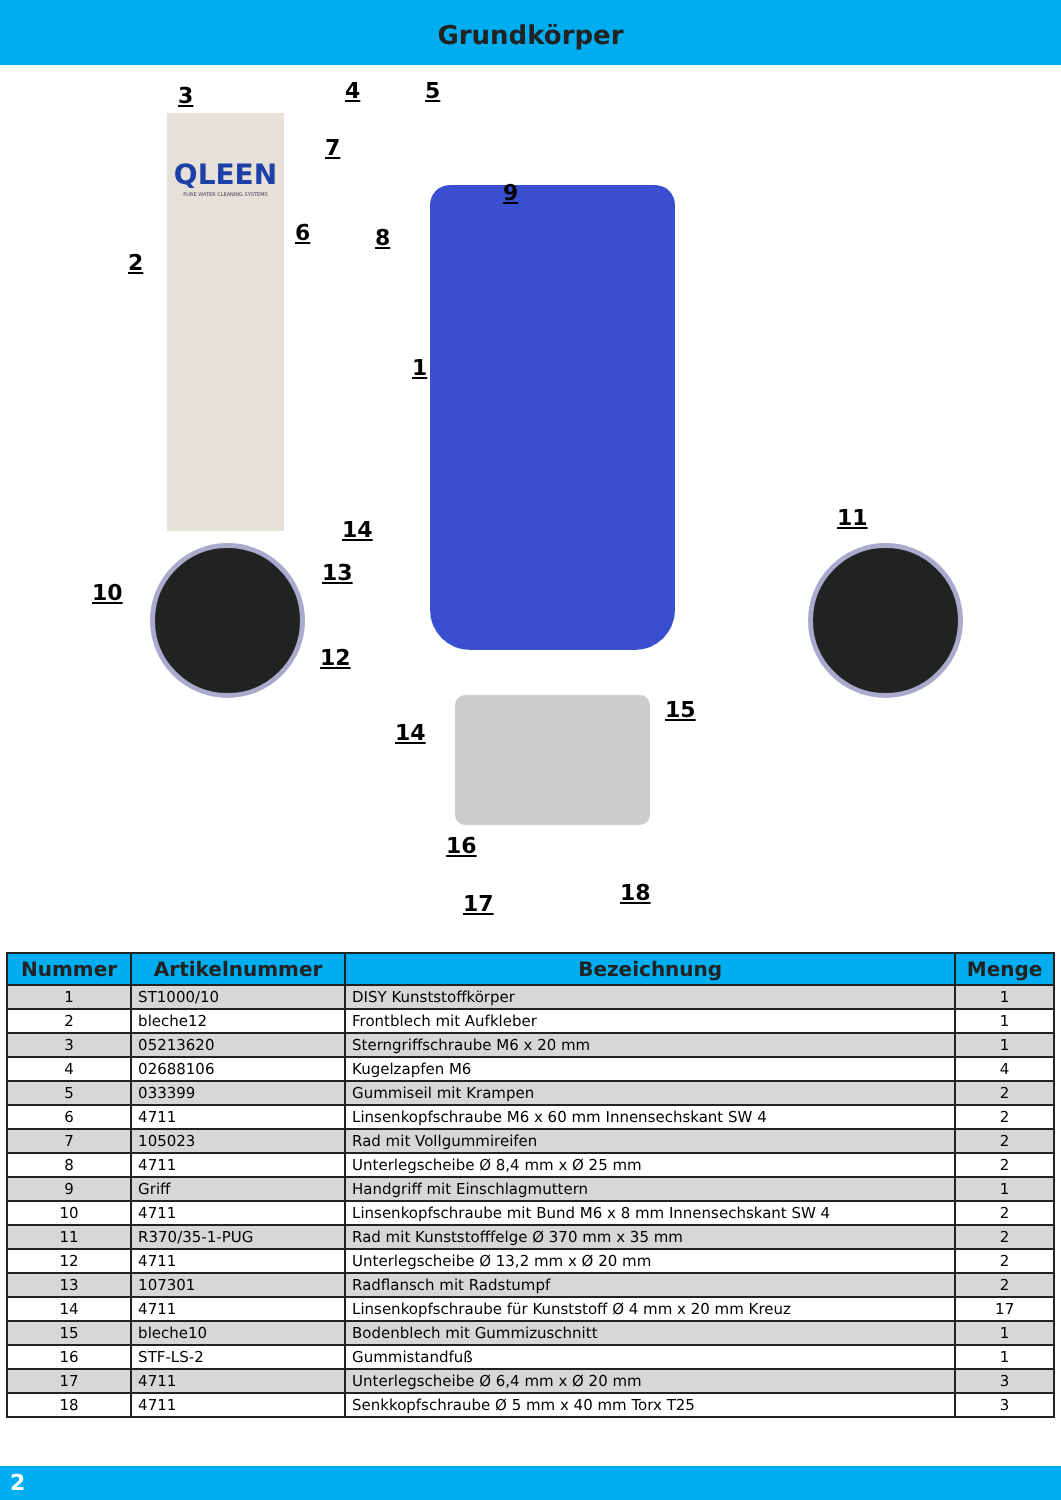Grundkörper
QLEEN
PURE WATER CLEANING SYSTEMS
1
2
3 4 5
6
7
8
9
10
11
12
13
14
14
15
16
17 18
| Nummer | Artikelnummer | Bezeichnung | Menge |
| --- | --- | --- | --- |
| 1 | ST1000/10 | DISY Kunststoffkörper | 1 |
| 2 | bleche12 | Frontblech mit Aufkleber | 1 |
| 3 | 05213620 | Sterngriffschraube M6 x 20 mm | 1 |
| 4 | 02688106 | Kugelzapfen M6 | 4 |
| 5 | 033399 | Gummiseil mit Krampen | 2 |
| 6 | 4711 | Linsenkopfschraube M6 x 60 mm Innensechskant SW 4 | 2 |
| 7 | 105023 | Rad mit Vollgummireifen | 2 |
| 8 | 4711 | Unterlegscheibe Ø 8,4 mm x Ø 25 mm | 2 |
| 9 | Griff | Handgriff mit Einschlagmuttern | 1 |
| 10 | 4711 | Linsenkopfschraube mit Bund M6 x 8 mm Innensechskant SW 4 | 2 |
| 11 | R370/35-1-PUG | Rad mit Kunststofffelge Ø 370 mm x 35 mm | 2 |
| 12 | 4711 | Unterlegscheibe Ø 13,2 mm x Ø 20 mm | 2 |
| 13 | 107301 | Radflansch mit Radstumpf | 2 |
| 14 | 4711 | Linsenkopfschraube für Kunststoff Ø 4 mm x 20 mm Kreuz | 17 |
| 15 | bleche10 | Bodenblech mit Gummizuschnitt | 1 |
| 16 | STF-LS-2 | Gummistandfuß | 1 |
| 17 | 4711 | Unterlegscheibe Ø 6,4 mm x Ø 20 mm | 3 |
| 18 | 4711 | Senkkopfschraube Ø 5 mm x 40 mm Torx T25 | 3 |
2